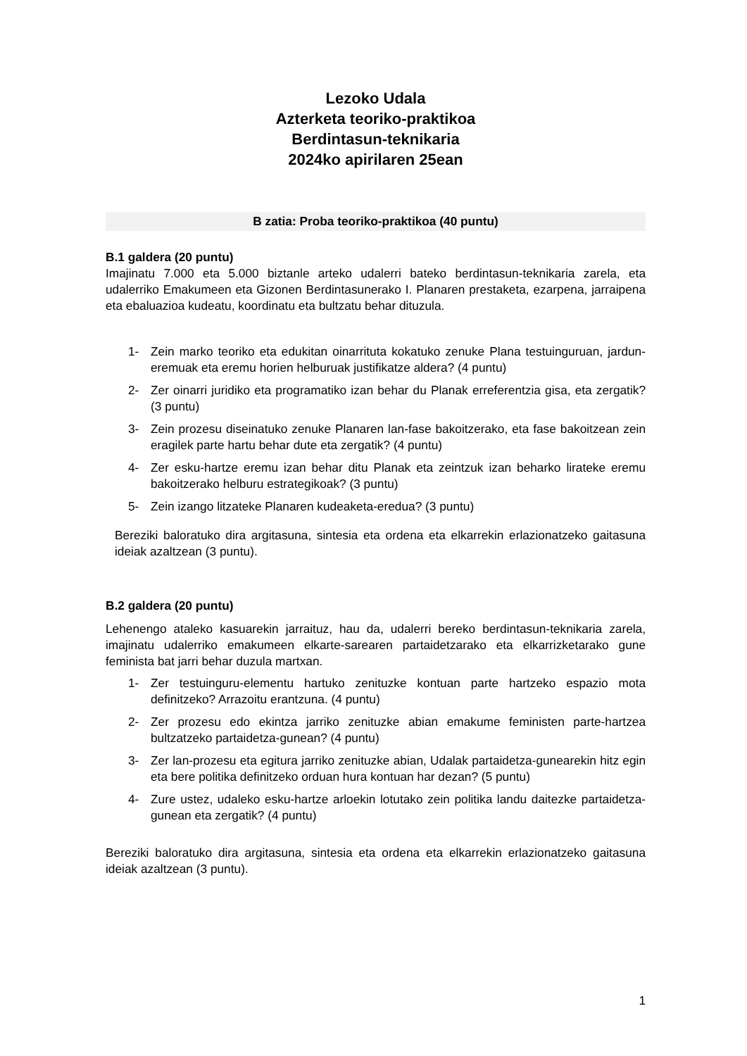Lezoko Udala
Azterketa teoriko-praktikoa
Berdintasun-teknikaria
2024ko apirilaren 25ean
B zatia: Proba teoriko-praktikoa (40 puntu)
B.1 galdera (20 puntu)
Imajinatu 7.000 eta 5.000 biztanle arteko udalerri bateko berdintasun-teknikaria zarela, eta udalerriko Emakumeen eta Gizonen Berdintasunerako I. Planaren prestaketa, ezarpena, jarraipena eta ebaluazioa kudeatu, koordinatu eta bultzatu behar dituzula.
1- Zein marko teoriko eta edukitan oinarrituta kokatuko zenuke Plana testuinguruan, jardun-eremuak eta eremu horien helburuak justifikatze aldera? (4 puntu)
2- Zer oinarri juridiko eta programatiko izan behar du Planak erreferentzia gisa, eta zergatik? (3 puntu)
3- Zein prozesu diseinatuko zenuke Planaren lan-fase bakoitzerako, eta fase bakoitzean zein eragilek parte hartu behar dute eta zergatik? (4 puntu)
4- Zer esku-hartze eremu izan behar ditu Planak eta zeintzuk izan beharko lirateke eremu bakoitzerako helburu estrategikoak? (3 puntu)
5- Zein izango litzateke Planaren kudeaketa-eredua? (3 puntu)
Bereziki baloratuko dira argitasuna, sintesia eta ordena eta elkarrekin erlazionatzeko gaitasuna ideiak azaltzean (3 puntu).
B.2 galdera (20 puntu)
Lehenengo ataleko kasuarekin jarraituz, hau da, udalerri bereko berdintasun-teknikaria zarela, imajinatu udalerriko emakumeen elkarte-sarearen partaidetzarako eta elkarrizketarako gune feminista bat jarri behar duzula martxan.
1- Zer testuinguru-elementu hartuko zenituzke kontuan parte hartzeko espazio mota definitzeko? Arrazoitu erantzuna. (4 puntu)
2- Zer prozesu edo ekintza jarriko zenituzke abian emakume feministen parte-hartzea bultzatzeko partaidetza-gunean? (4 puntu)
3- Zer lan-prozesu eta egitura jarriko zenituzke abian, Udalak partaidetza-gunearekin hitz egin eta bere politika definitzeko orduan hura kontuan har dezan? (5 puntu)
4- Zure ustez, udaleko esku-hartze arloekin lotutako zein politika landu daitezke partaidetza-gunean eta zergatik? (4 puntu)
Bereziki baloratuko dira argitasuna, sintesia eta ordena eta elkarrekin erlazionatzeko gaitasuna ideiak azaltzean (3 puntu).
1